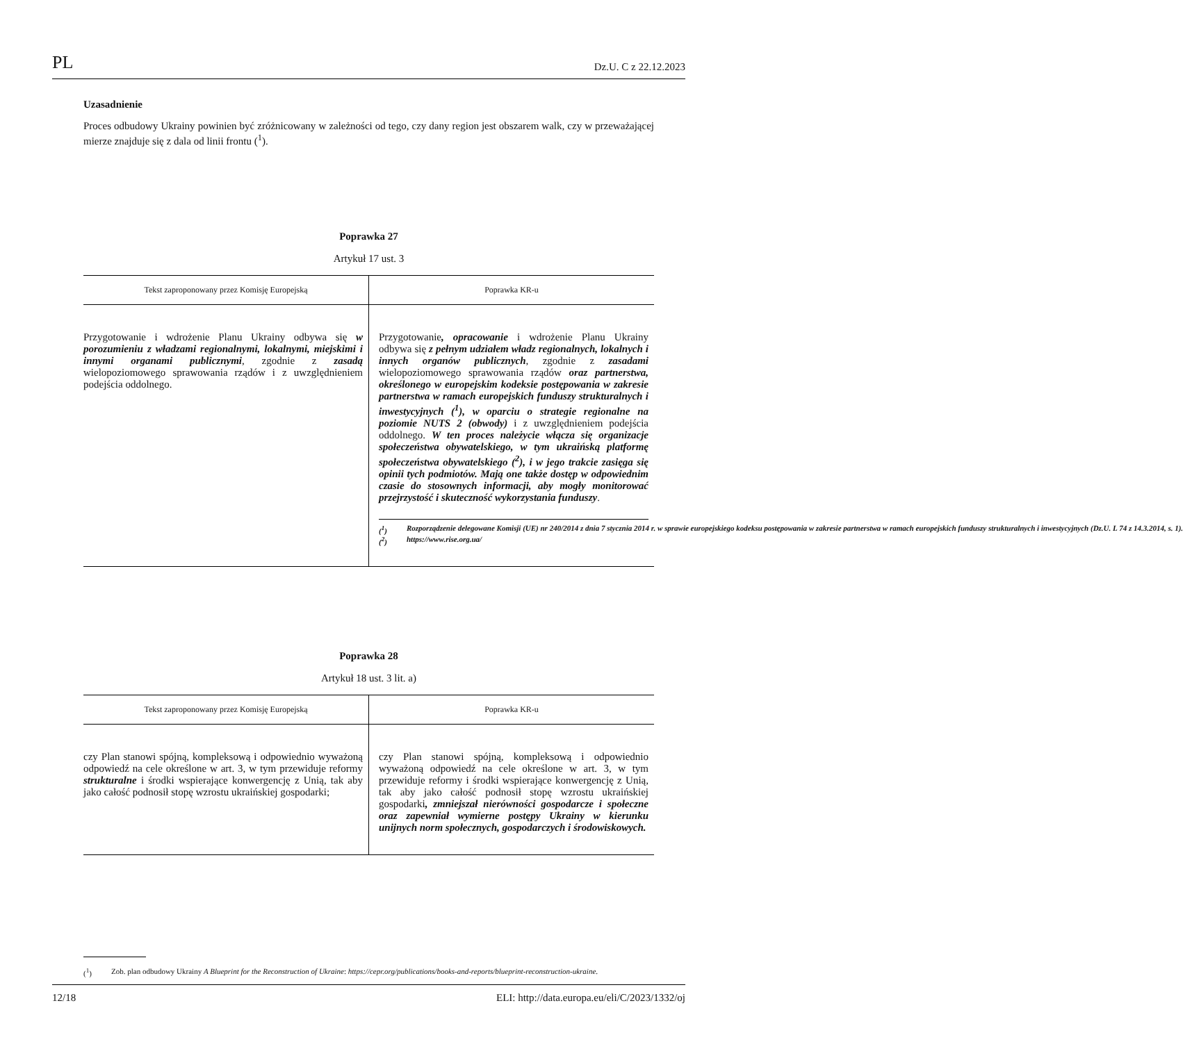PL Dz.U. C z 22.12.2023
Uzasadnienie
Proces odbudowy Ukrainy powinien być zróżnicowany w zależności od tego, czy dany region jest obszarem walk, czy w przeważającej mierze znajduje się z dala od linii frontu (<sup>1</sup>).
Poprawka 27
Artykuł 17 ust. 3
| Tekst zaproponowany przez Komisję Europejską | Poprawka KR-u |
| --- | --- |
| Przygotowanie i wdrożenie Planu Ukrainy odbywa się w porozumieniu z władzami regionalnymi, lokalnymi, miejskimi i innymi organami publicznymi , zgodnie z zasadą wielopoziomowego sprawowania rządów i z uwzględnieniem podejścia oddolnego. | Przygotowanie , opracowanie i wdrożenie Planu Ukrainy odbywa się z pełnym udziałem władz regionalnych, lokalnych i innych organów publicznych , zgodnie z zasadami wielopoziomowego sprawowania rządów oraz partnerstwa, określonego w europejskim kodeksie postępowania w zakresie partnerstwa w ramach europejskich funduszy strukturalnych i inwestycyjnych (<sup>1</sup>), w oparciu o strategie regionalne na poziomie NUTS 2 (obwody) i z uwzględnieniem podejścia oddolnego. W ten proces należycie włącza się organizacje społeczeństwa obywatelskiego, w tym ukraińską platformę społeczeństwa obywatelskiego (<sup>2</sup>), i w jego trakcie zasięga się opinii tych podmiotów. Mają one także dostęp w odpowiednim czasie do stosownych informacji, aby mogły monitorować przejrzystość i skuteczność wykorzystania funduszy . (<sup>1</sup>) Rozporządzenie delegowane Komisji (UE) nr 240/2014 z dnia 7 stycznia 2014 r. w sprawie europejskiego kodeksu postępowania w zakresie partnerstwa w ramach europejskich funduszy strukturalnych i inwestycyjnych (Dz.U. L 74 z 14.3.2014, s. 1). (<sup>2</sup>) https://www.rise.org.ua/ |
Poprawka 28
Artykuł 18 ust. 3 lit. a)
| Tekst zaproponowany przez Komisję Europejską | Poprawka KR-u |
| --- | --- |
| czy Plan stanowi spójną, kompleksową i odpowiednio wyważoną odpowiedź na cele określone w art. 3, w tym przewiduje reformy strukturalne i środki wspierające konwergencję z Unią, tak aby jako całość podnosił stopę wzrostu ukraińskiej gospodarki; | czy Plan stanowi spójną, kompleksową i odpowiednio wyważoną odpowiedź na cele określone w art. 3, w tym przewiduje reformy i środki wspierające konwergencję z Unią, tak aby jako całość podnosił stopę wzrostu ukraińskiej gospodarki , zmniejszał nierówności gospodarcze i społeczne oraz zapewniał wymierne postępy Ukrainy w kierunku unijnych norm społecznych, gospodarczych i środowiskowych. |
(<sup>1</sup>) Zob. plan odbudowy Ukrainy A Blueprint for the Reconstruction of Ukraine: https://cepr.org/publications/books-and-reports/blueprint-reconstruction-ukraine.
12/18 ELI: http://data.europa.eu/eli/C/2023/1332/oj